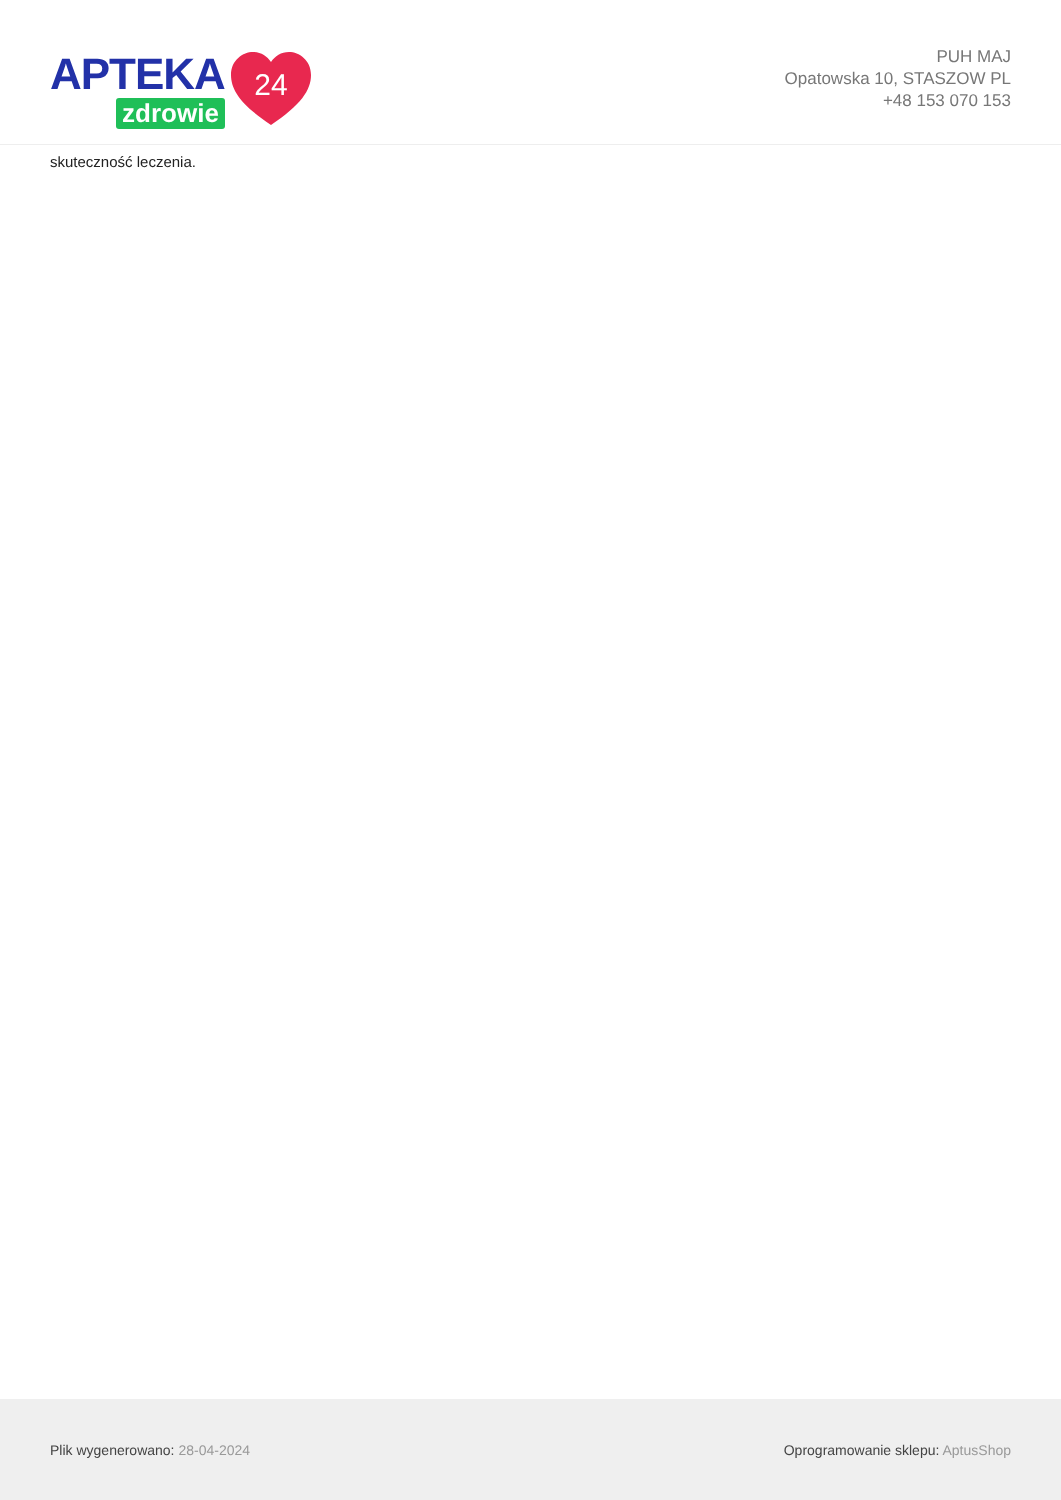APTEKA
zdrowie
24
PUH MAJ
Opatowska 10, STASZOW PL
+48 153 070 153
skuteczność leczenia.
Plik wygenerowano: 28-04-2024
Oprogramowanie sklepu: AptusShop